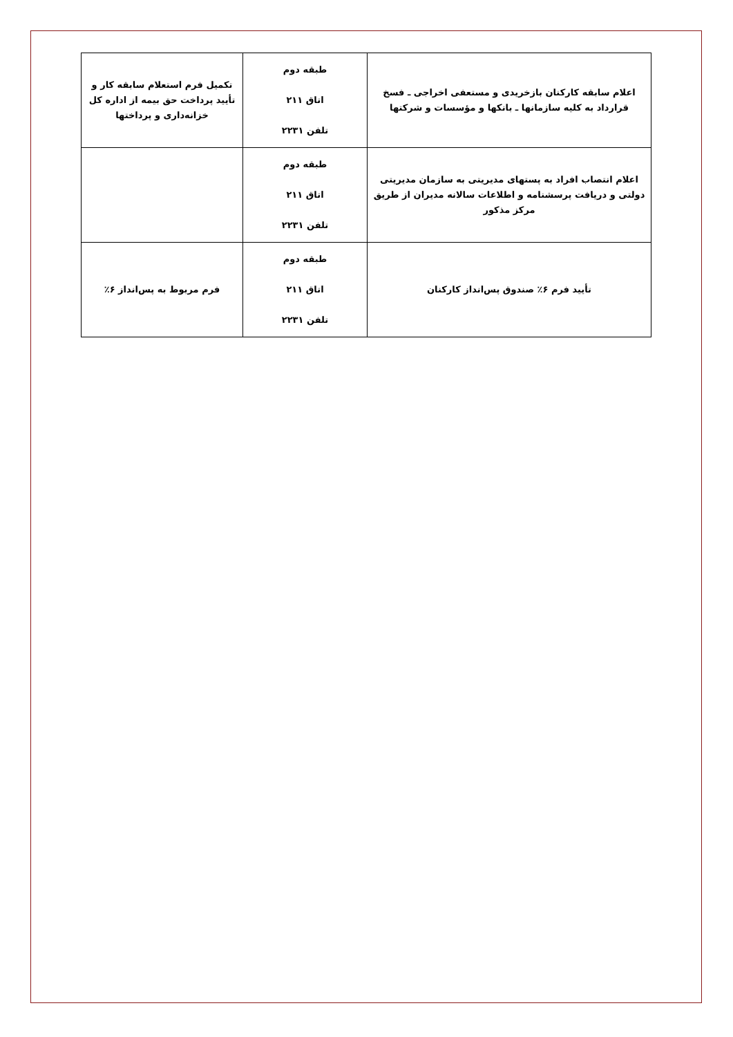| اعلام سابقه کارکنان بازخریدی و مستعفی اخراجی ـ فسخ قرارداد به کلیه سازمانها ـ بانکها و مؤسسات و شرکتها | طبقه دوم اتاق ۲۱۱ تلفن ۲۲۳۱ | تکمیل فرم استعلام سابقه کار و تأیید پرداخت حق بیمه از اداره کل خزانه‌داری و پرداختها |
| اعلام انتصاب افراد به پستهای مدیریتی به سازمان مدیریتی دولتی و دریافت پرسشنامه و اطلاعات سالانه مدیران از طریق مرکز مذکور | طبقه دوم اتاق ۲۱۱ تلفن ۲۲۳۱ | |
| تأیید فرم ۶٪ صندوق پس‌انداز کارکنان | طبقه دوم اتاق ۲۱۱ تلفن ۲۲۳۱ | فرم مربوط به پس‌انداز ۶٪ |